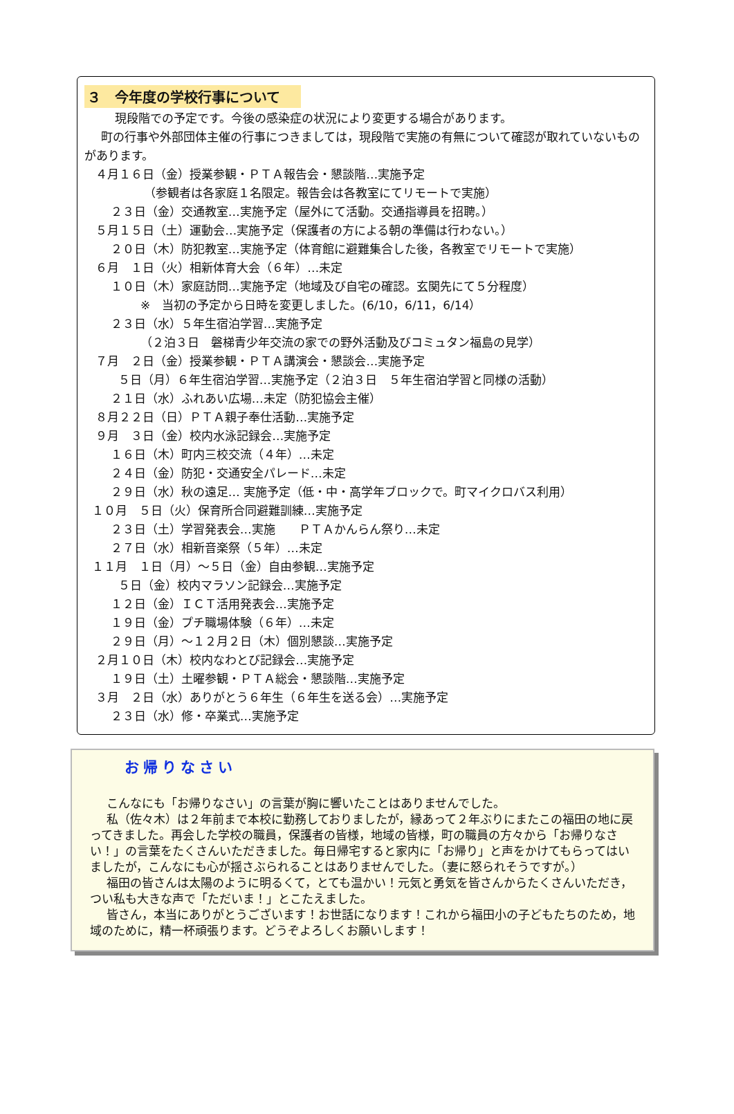３　今年度の学校行事について
現段階での予定です。今後の感染症の状況により変更する場合があります。
町の行事や外部団体主催の行事につきましては，現段階で実施の有無について確認が取れていないものがあります。
４月１６日（金）授業参観・ＰＴＡ報告会・懇談階…実施予定 （参観者は各家庭１名限定。報告会は各教室にてリモートで実施） ２３日（金）交通教室…実施予定（屋外にて活動。交通指導員を招聘。） ５月１５日（土）運動会…実施予定（保護者の方による朝の準備は行わない。） ２０日（木）防犯教室…実施予定（体育館に避難集合した後，各教室でリモートで実施） ６月　１日（火）相新体育大会（６年）…未定 １０日（木）家庭訪問…実施予定（地域及び自宅の確認。玄関先にて５分程度） ※　当初の予定から日時を変更しました。(6/10，6/11，6/14） ２３日（水）５年生宿泊学習…実施予定 （２泊３日　磐梯青少年交流の家での野外活動及びコミュタン福島の見学） ７月　２日（金）授業参観・ＰＴＡ講演会・懇談会…実施予定 ５日（月）６年生宿泊学習…実施予定（２泊３日　５年生宿泊学習と同様の活動） ２１日（水）ふれあい広場…未定（防犯協会主催） ８月２２日（日）ＰＴＡ親子奉仕活動…実施予定 ９月　３日（金）校内水泳記録会…実施予定 １６日（木）町内三校交流（４年）…未定 ２４日（金）防犯・交通安全パレード…未定 ２９日（水）秋の遠足… 実施予定（低・中・高学年ブロックで。町マイクロバス利用） １０月　５日（火）保育所合同避難訓練…実施予定 ２３日（土）学習発表会…実施　　ＰＴＡかんらん祭り…未定 ２７日（水）相新音楽祭（５年）…未定 １１月　１日（月）～５日（金）自由参観…実施予定 ５日（金）校内マラソン記録会…実施予定 １２日（金）ＩＣＴ活用発表会…実施予定 １９日（金）プチ職場体験（６年）…未定 ２９日（月）～１２月２日（木）個別懇談…実施予定 ２月１０日（木）校内なわとび記録会…実施予定 １９日（土）土曜参観・ＰＴＡ総会・懇談階…実施予定 ３月　２日（水）ありがとう６年生（６年生を送る会）…実施予定 ２３日（水）修・卒業式…実施予定
お帰りなさい
こんなにも「お帰りなさい」の言葉が胸に響いたことはありませんでした。
私（佐々木）は２年前まで本校に勤務しておりましたが，縁あって２年ぶりにまたこの福田の地に戻ってきました。再会した学校の職員，保護者の皆様，地域の皆様，町の職員の方々から「お帰りなさい！」の言葉をたくさんいただきました。毎日帰宅すると家内に「お帰り」と声をかけてもらってはいましたが，こんなにも心が揺さぶられることはありませんでした。（妻に怒られそうですが。）
福田の皆さんは太陽のように明るくて，とても温かい！元気と勇気を皆さんからたくさんいただき，つい私も大きな声で「ただいま！」とこたえました。
皆さん，本当にありがとうございます！お世話になります！これから福田小の子どもたちのため，地域のために，精一杯頑張ります。どうぞよろしくお願いします！